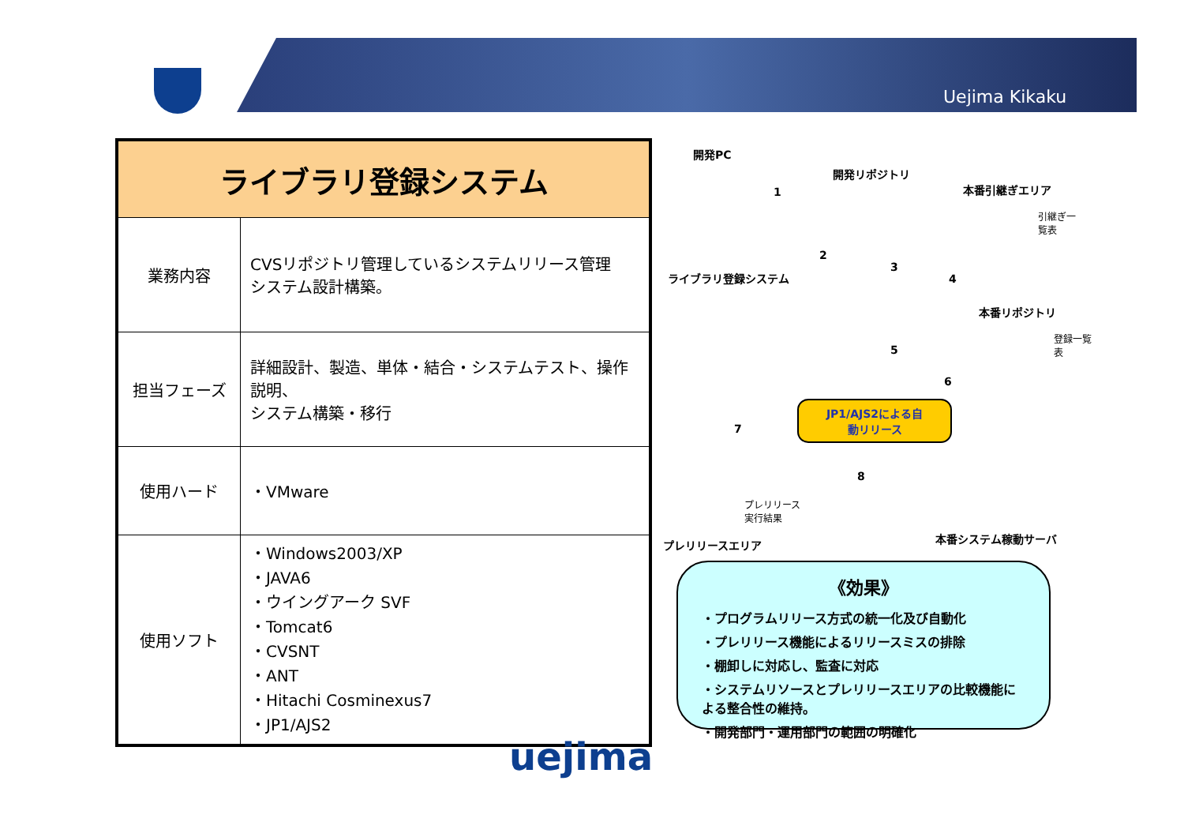Uejima Kikaku
| ライブラリ登録システム | |
| --- | --- |
| 業務内容 | CVSリポジトリ管理しているシステムリリース管理 システム設計構築。 |
| 担当フェーズ | 詳細設計、製造、単体・結合・システムテスト、操作説明、 システム構築・移行 |
| 使用ハード | ・VMware |
| 使用ソフト | ・Windows2003/XP ・JAVA6 ・ウイングアーク SVF ・Tomcat6 ・CVSNT ・ANT ・Hitachi Cosminexus7 ・JP1/AJS2 |
開発PC
開発リポジトリ
本番引継ぎエリア
引継ぎ一
覧表
ライブラリ登録システム
本番リポジトリ
登録一覧
表
JP1/AJS2による自
動リリース
プレリリース
実行結果
プレリリースエリア 本番システム稼動サーバ
1
2
3
4
5
6
7
8
《効果》
・プログラムリリース方式の統一化及び自動化
・プレリリース機能によるリリースミスの排除
・棚卸しに対応し、監査に対応
・システムリソースとプレリリースエリアの比較機能による整合性の維持。
・開発部門・運用部門の範囲の明確化
uejima